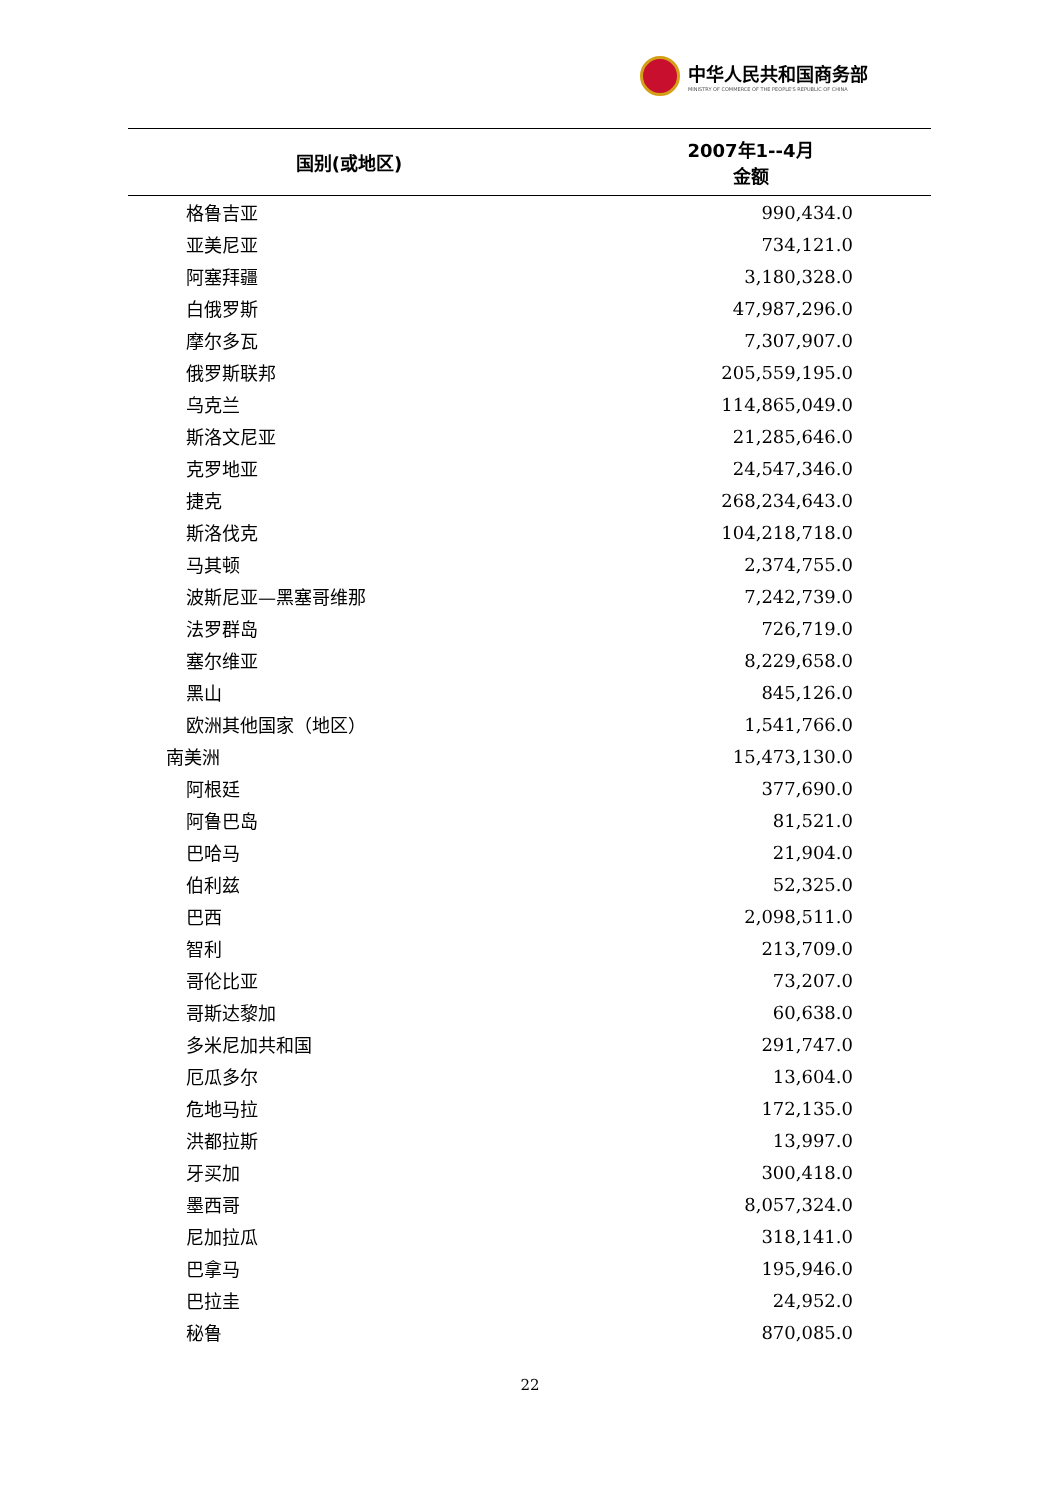中华人民共和国商务部
MINISTRY OF COMMERCE OF THE PEOPLE'S REPUBLIC OF CHINA
| 国别(或地区) | 2007年1--4月 金额 |
| --- | --- |
| 格鲁吉亚 | 990,434.0 |
| 亚美尼亚 | 734,121.0 |
| 阿塞拜疆 | 3,180,328.0 |
| 白俄罗斯 | 47,987,296.0 |
| 摩尔多瓦 | 7,307,907.0 |
| 俄罗斯联邦 | 205,559,195.0 |
| 乌克兰 | 114,865,049.0 |
| 斯洛文尼亚 | 21,285,646.0 |
| 克罗地亚 | 24,547,346.0 |
| 捷克 | 268,234,643.0 |
| 斯洛伐克 | 104,218,718.0 |
| 马其顿 | 2,374,755.0 |
| 波斯尼亚—黑塞哥维那 | 7,242,739.0 |
| 法罗群岛 | 726,719.0 |
| 塞尔维亚 | 8,229,658.0 |
| 黑山 | 845,126.0 |
| 欧洲其他国家（地区） | 1,541,766.0 |
| 南美洲 | 15,473,130.0 |
| 阿根廷 | 377,690.0 |
| 阿鲁巴岛 | 81,521.0 |
| 巴哈马 | 21,904.0 |
| 伯利兹 | 52,325.0 |
| 巴西 | 2,098,511.0 |
| 智利 | 213,709.0 |
| 哥伦比亚 | 73,207.0 |
| 哥斯达黎加 | 60,638.0 |
| 多米尼加共和国 | 291,747.0 |
| 厄瓜多尔 | 13,604.0 |
| 危地马拉 | 172,135.0 |
| 洪都拉斯 | 13,997.0 |
| 牙买加 | 300,418.0 |
| 墨西哥 | 8,057,324.0 |
| 尼加拉瓜 | 318,141.0 |
| 巴拿马 | 195,946.0 |
| 巴拉圭 | 24,952.0 |
| 秘鲁 | 870,085.0 |
22